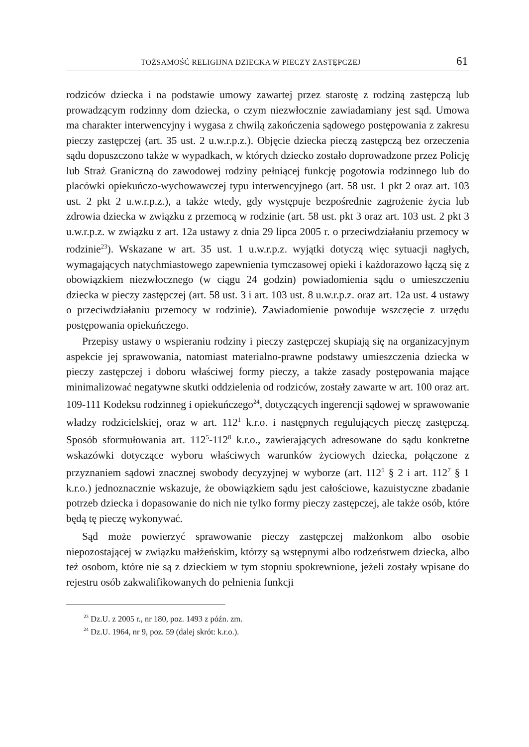TOŻSAMOŚĆ RELIGIJNA DZIECKA W PIECZY ZASTĘPCZEJ 61
rodziców dziecka i na podstawie umowy zawartej przez starostę z rodziną zastępczą lub prowadzącym rodzinny dom dziecka, o czym niezwłocznie zawiadamiany jest sąd. Umowa ma charakter interwencyjny i wygasa z chwilą zakończenia sądowego postępowania z zakresu pieczy zastępczej (art. 35 ust. 2 u.w.r.p.z.). Objęcie dziecka pieczą zastępczą bez orzeczenia sądu dopuszczono także w wypadkach, w których dziecko zostało doprowadzone przez Policję lub Straż Graniczną do zawodowej rodziny pełniącej funkcję pogotowia rodzinnego lub do placówki opiekuńczo-wychowawczej typu interwencyjnego (art. 58 ust. 1 pkt 2 oraz art. 103 ust. 2 pkt 2 u.w.r.p.z.), a także wtedy, gdy występuje bezpośrednie zagrożenie życia lub zdrowia dziecka w związku z przemocą w rodzinie (art. 58 ust. pkt 3 oraz art. 103 ust. 2 pkt 3 u.w.r.p.z. w związku z art. 12a ustawy z dnia 29 lipca 2005 r. o przeciwdziałaniu przemocy w rodzinie<sup>23</sup>). Wskazane w art. 35 ust. 1 u.w.r.p.z. wyjątki dotyczą więc sytuacji nagłych, wymagających natychmiastowego zapewnienia tymczasowej opieki i każdorazowo łączą się z obowiązkiem niezwłocznego (w ciągu 24 godzin) powiadomienia sądu o umieszczeniu dziecka w pieczy zastępczej (art. 58 ust. 3 i art. 103 ust. 8 u.w.r.p.z. oraz art. 12a ust. 4 ustawy o przeciwdziałaniu przemocy w rodzinie). Zawiadomienie powoduje wszczęcie z urzędu postępowania opiekuńczego.
Przepisy ustawy o wspieraniu rodziny i pieczy zastępczej skupiają się na organizacyjnym aspekcie jej sprawowania, natomiast materialno-prawne podstawy umieszczenia dziecka w pieczy zastępczej i doboru właściwej formy pieczy, a także zasady postępowania mające minimalizować negatywne skutki oddzielenia od rodziców, zostały zawarte w art. 100 oraz art. 109-111 Kodeksu rodzinneg i opiekuńczego<sup>24</sup>, dotyczących ingerencji sądowej w sprawowanie władzy rodzicielskiej, oraz w art. 112<sup>1</sup> k.r.o. i następnych regulujących pieczę zastępczą. Sposób sformułowania art. 112<sup>5</sup>-112<sup>8</sup> k.r.o., zawierających adresowane do sądu konkretne wskazówki dotyczące wyboru właściwych warunków życiowych dziecka, połączone z przyznaniem sądowi znacznej swobody decyzyjnej w wyborze (art. 112<sup>5</sup> § 2 i art. 112<sup>7</sup> § 1 k.r.o.) jednoznacznie wskazuje, że obowiązkiem sądu jest całościowe, kazuistyczne zbadanie potrzeb dziecka i dopasowanie do nich nie tylko formy pieczy zastępczej, ale także osób, które będą tę pieczę wykonywać.
Sąd może powierzyć sprawowanie pieczy zastępczej małżonkom albo osobie niepozostającej w związku małżeńskim, którzy są wstępnymi albo rodzeństwem dziecka, albo też osobom, które nie są z dzieckiem w tym stopniu spokrewnione, jeżeli zostały wpisane do rejestru osób zakwalifikowanych do pełnienia funkcji
<sup>23</sup> Dz.U. z 2005 r., nr 180, poz. 1493 z późn. zm.
<sup>24</sup> Dz.U. 1964, nr 9, poz. 59 (dalej skrót: k.r.o.).